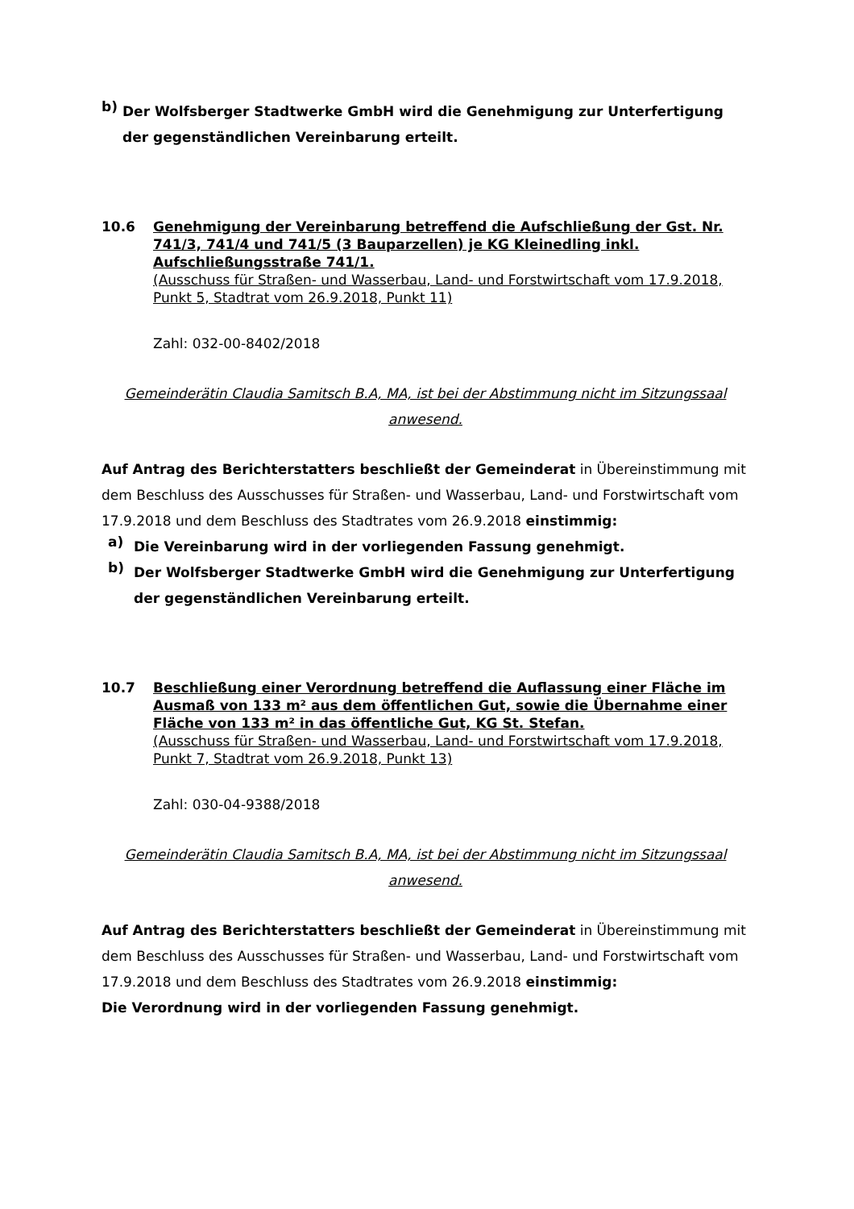b)
Der Wolfsberger Stadtwerke GmbH wird die Genehmigung zur Unterfertigung der gegenständlichen Vereinbarung erteilt.
10.6 Genehmigung der Vereinbarung betreffend die Aufschließung der Gst. Nr. 741/3, 741/4 und 741/5 (3 Bauparzellen) je KG Kleinedling inkl. Aufschließungsstraße 741/1.
(Ausschuss für Straßen- und Wasserbau, Land- und Forstwirtschaft vom 17.9.2018, Punkt 5, Stadtrat vom 26.9.2018, Punkt 11)
Zahl: 032-00-8402/2018
Gemeinderätin Claudia Samitsch B.A, MA, ist bei der Abstimmung nicht im Sitzungssaal anwesend.
Auf Antrag des Berichterstatters beschließt der Gemeinderat in Übereinstimmung mit dem Beschluss des Ausschusses für Straßen- und Wasserbau, Land- und Forstwirtschaft vom 17.9.2018 und dem Beschluss des Stadtrates vom 26.9.2018 einstimmig:
a)
Die Vereinbarung wird in der vorliegenden Fassung genehmigt.
b)
Der Wolfsberger Stadtwerke GmbH wird die Genehmigung zur Unterfertigung der gegenständlichen Vereinbarung erteilt.
10.7 Beschließung einer Verordnung betreffend die Auflassung einer Fläche im Ausmaß von 133 m² aus dem öffentlichen Gut, sowie die Übernahme einer Fläche von 133 m² in das öffentliche Gut, KG St. Stefan.
(Ausschuss für Straßen- und Wasserbau, Land- und Forstwirtschaft vom 17.9.2018, Punkt 7, Stadtrat vom 26.9.2018, Punkt 13)
Zahl: 030-04-9388/2018
Gemeinderätin Claudia Samitsch B.A, MA, ist bei der Abstimmung nicht im Sitzungssaal anwesend.
Auf Antrag des Berichterstatters beschließt der Gemeinderat in Übereinstimmung mit dem Beschluss des Ausschusses für Straßen- und Wasserbau, Land- und Forstwirtschaft vom 17.9.2018 und dem Beschluss des Stadtrates vom 26.9.2018 einstimmig:
Die Verordnung wird in der vorliegenden Fassung genehmigt.